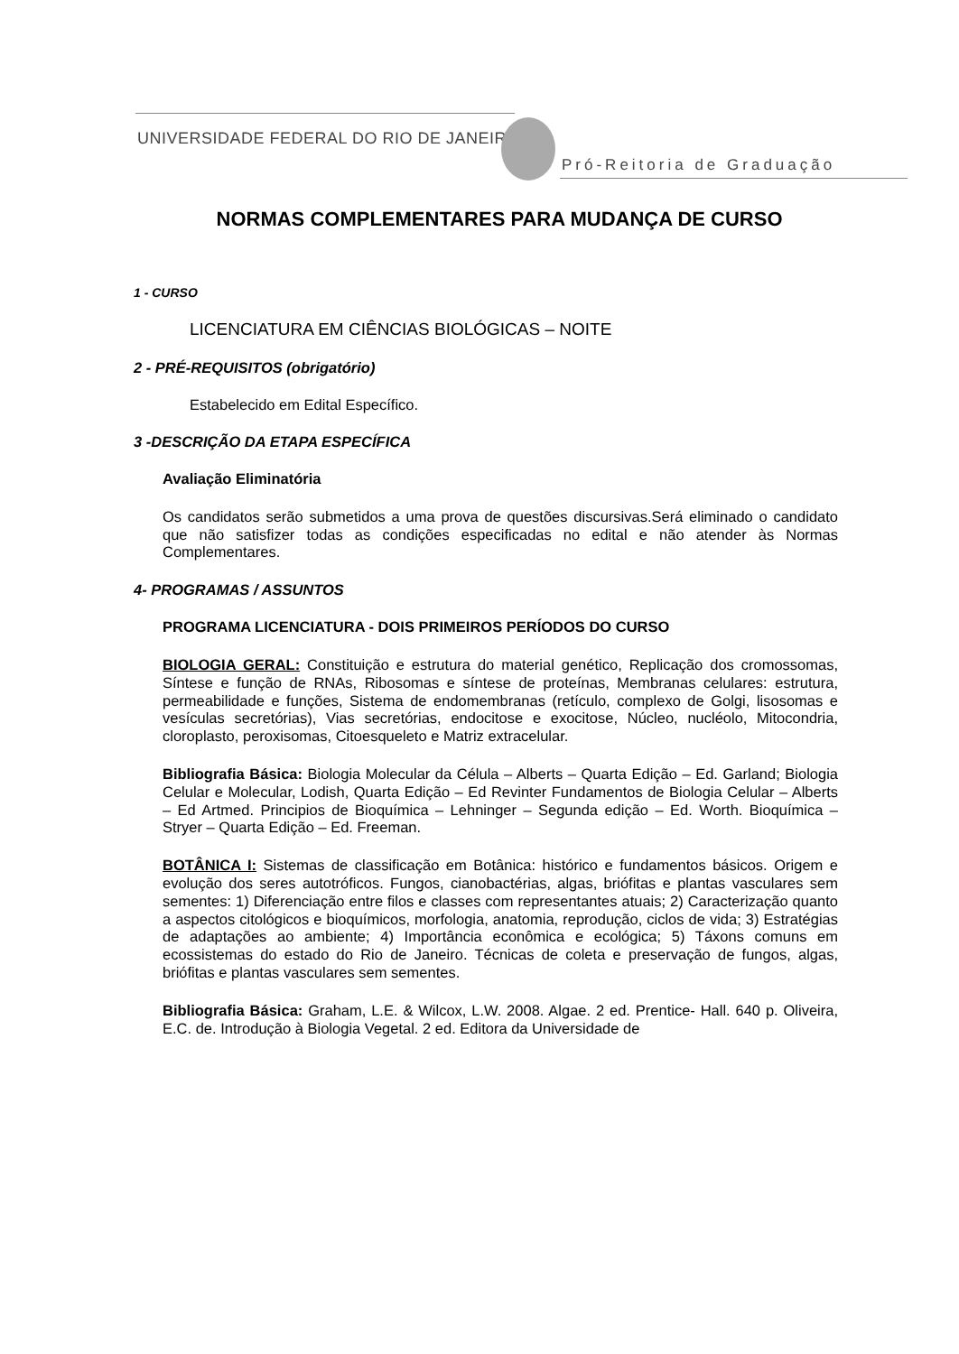UNIVERSIDADE FEDERAL DO RIO DE JANEIRO
Pró-Reitoria de Graduação
NORMAS COMPLEMENTARES PARA MUDANÇA DE CURSO
1 - CURSO
LICENCIATURA EM CIÊNCIAS BIOLÓGICAS – NOITE
2 - PRÉ-REQUISITOS (obrigatório)
Estabelecido em Edital Específico.
3 -DESCRIÇÃO DA ETAPA ESPECÍFICA
Avaliação Eliminatória
Os candidatos serão submetidos a uma prova de questões discursivas.Será eliminado o candidato que não satisfizer todas as condições especificadas no edital e não atender às Normas Complementares.
4- PROGRAMAS / ASSUNTOS
PROGRAMA LICENCIATURA - DOIS PRIMEIROS PERÍODOS DO CURSO
BIOLOGIA GERAL: Constituição e estrutura do material genético, Replicação dos cromossomas, Síntese e função de RNAs, Ribosomas e síntese de proteínas, Membranas celulares: estrutura, permeabilidade e funções, Sistema de endomembranas (retículo, complexo de Golgi, lisosomas e vesículas secretórias), Vias secretórias, endocitose e exocitose, Núcleo, nucléolo, Mitocondria, cloroplasto, peroxisomas, Citoesqueleto e Matriz extracelular.
Bibliografia Básica: Biologia Molecular da Célula – Alberts – Quarta Edição – Ed. Garland; Biologia Celular e Molecular, Lodish, Quarta Edição – Ed Revinter Fundamentos de Biologia Celular – Alberts – Ed Artmed. Principios de Bioquímica – Lehninger – Segunda edição – Ed. Worth. Bioquímica – Stryer – Quarta Edição – Ed. Freeman.
BOTÂNICA I: Sistemas de classificação em Botânica: histórico e fundamentos básicos. Origem e evolução dos seres autotróficos. Fungos, cianobactérias, algas, briófitas e plantas vasculares sem sementes: 1) Diferenciação entre filos e classes com representantes atuais; 2) Caracterização quanto a aspectos citológicos e bioquímicos, morfologia, anatomia, reprodução, ciclos de vida; 3) Estratégias de adaptações ao ambiente; 4) Importância econômica e ecológica; 5) Táxons comuns em ecossistemas do estado do Rio de Janeiro. Técnicas de coleta e preservação de fungos, algas, briófitas e plantas vasculares sem sementes.
Bibliografia Básica: Graham, L.E. & Wilcox, L.W. 2008. Algae. 2 ed. Prentice- Hall. 640 p. Oliveira, E.C. de. Introdução à Biologia Vegetal. 2 ed. Editora da Universidade de